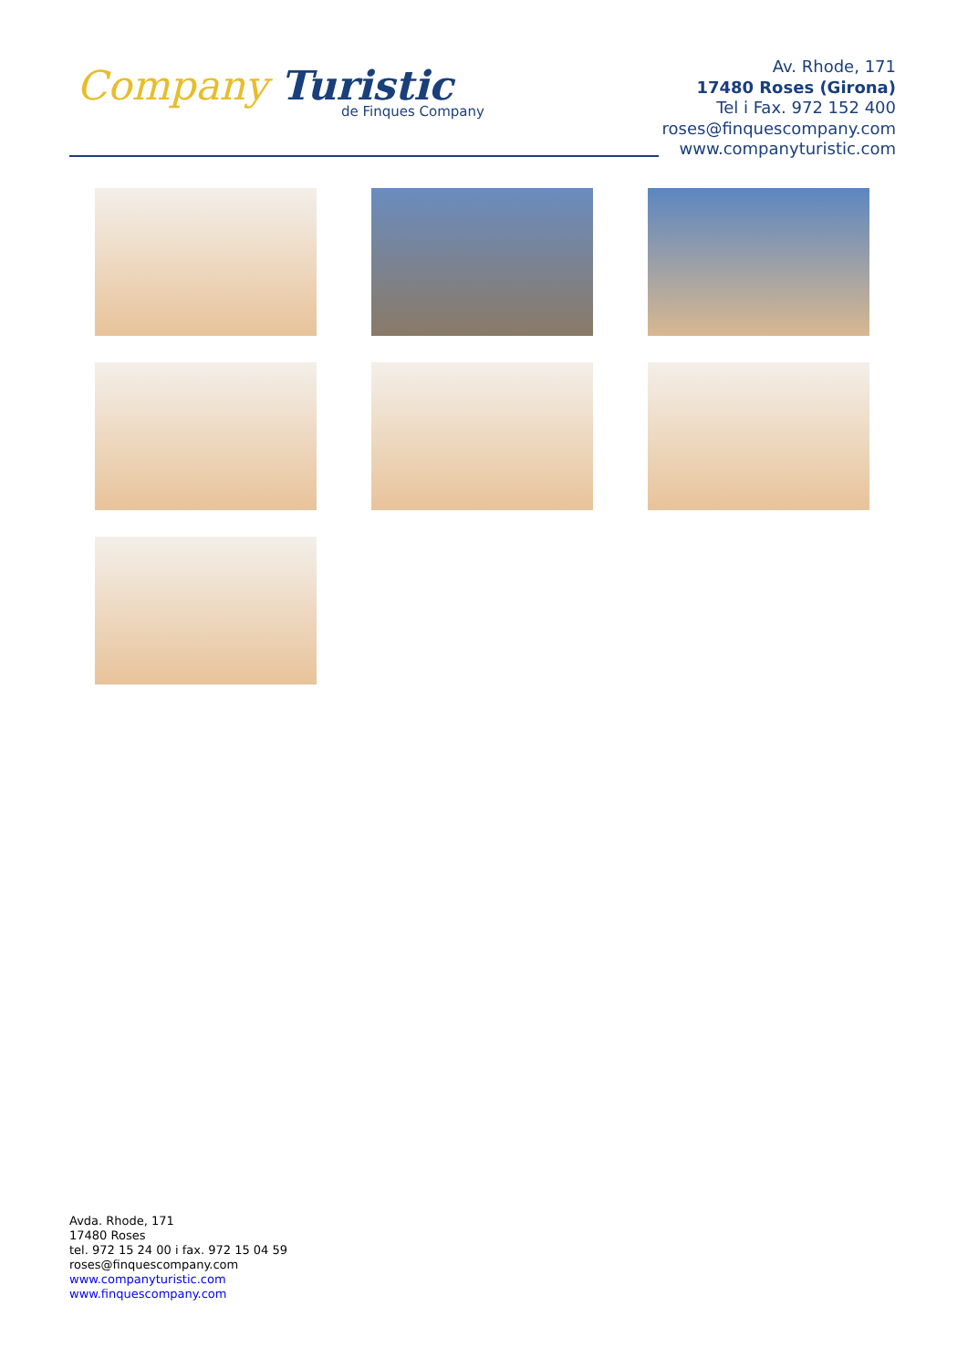Company Turistic
de Finques Company
Av. Rhode, 171
17480 Roses (Girona)
Tel i Fax. 972 152 400
roses@finquescompany.com
www.companyturistic.com
Avda. Rhode, 171
17480 Roses
tel. 972 15 24 00 i fax. 972 15 04 59
roses@finquescompany.com
www.companyturistic.com
www.finquescompany.com